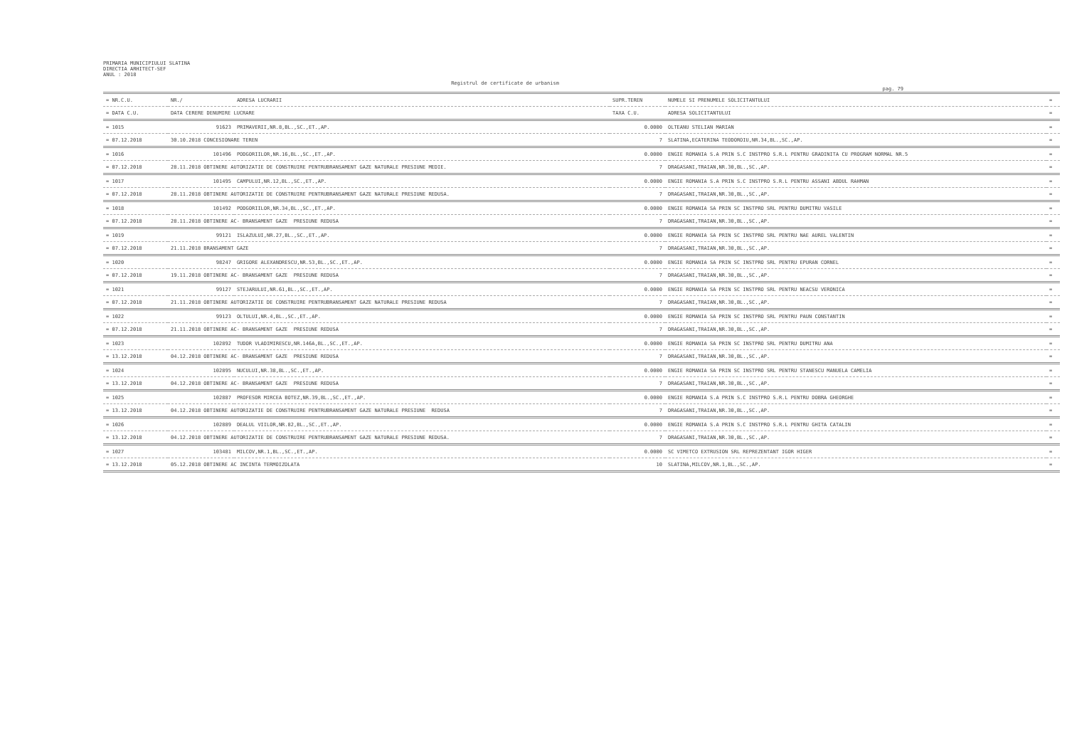PRIMARIA MUNICIPIULUI SLATINA
DIRECTIA ARHITECT-SEF
ANUL : 2018
Registrul de certificate de urbanism
pag. 79
| = NR.C.U. | NR./ | ADRESA LUCRARII | SUPR.TEREN | NUMELE SI PRENUMELE SOLICITANTULUI | = |
| --- | --- | --- | --- | --- | --- |
| = DATA C.U. | DATA CERERE DENUMIRE LUCRARE | | TAXA C.U. | ADRESA SOLICITANTULUI | = |
| = 1015 | 91623 | PRIMAVERII,NR.8,BL.,SC.,ET.,AP. | 0.0000 | OLTEANU STELIAN MARIAN | = |
| = 07.12.2018 | 30.10.2018 CONCESIONARE TEREN | | 7 | SLATINA,ECATERINA TEODOROIU,NR.34,BL.,SC.,AP. | = |
| = 1016 | 101496 | PODGORIILOR,NR.16,BL.,SC.,ET.,AP. | 0.0000 | ENGIE ROMANIA S.A PRIN S.C INSTPRO S.R.L PENTRU GRADINITA CU PROGRAM NORMAL NR.5 | = |
| = 07.12.2018 | 28.11.2018 OBTINERE AUTORIZATIE DE CONSTRUIRE PENTRUBRANSAMENT GAZE NATURALE PRESIUNE MEDIE. | | 7 | DRAGASANI,TRAIAN,NR.30,BL.,SC.,AP. | = |
| = 1017 | 101495 | CAMPULUI,NR.12,BL.,SC.,ET.,AP. | 0.0000 | ENGIE ROMANIA S.A PRIN S.C INSTPRO S.R.L PENTRU ASSANI ABDUL RAHMAN | = |
| = 07.12.2018 | 28.11.2018 OBTINERE AUTORIZATIE DE CONSTRUIRE PENTRUBRANSAMENT GAZE NATURALE PRESIUNE REDUSA. | | 7 | DRAGASANI,TRAIAN,NR.30,BL.,SC.,AP. | = |
| = 1018 | 101492 | PODGORIILOR,NR.34,BL.,SC.,ET.,AP. | 0.0000 | ENGIE ROMANIA SA PRIN SC INSTPRO SRL PENTRU DUMITRU VASILE | = |
| = 07.12.2018 | 28.11.2018 OBTINERE AC- BRANSAMENT GAZE PRESIUNE REDUSA | | 7 | DRAGASANI,TRAIAN,NR.30,BL.,SC.,AP. | = |
| = 1019 | 99121 | ISLAZULUI,NR.27,BL.,SC.,ET.,AP. | 0.0000 | ENGIE ROMANIA SA PRIN SC INSTPRO SRL PENTRU NAE AUREL VALENTIN | = |
| = 07.12.2018 | 21.11.2018 BRANSAMENT GAZE | | 7 | DRAGASANI,TRAIAN,NR.30,BL.,SC.,AP. | = |
| = 1020 | 98247 | GRIGORE ALEXANDRESCU,NR.53,BL.,SC.,ET.,AP. | 0.0000 | ENGIE ROMANIA SA PRIN SC INSTPRO SRL PENTRU EPURAN CORNEL | = |
| = 07.12.2018 | 19.11.2018 OBTINERE AC- BRANSAMENT GAZE PRESIUNE REDUSA | | 7 | DRAGASANI,TRAIAN,NR.30,BL.,SC.,AP. | = |
| = 1021 | 99127 | STEJARULUI,NR.61,BL.,SC.,ET.,AP. | 0.0000 | ENGIE ROMANIA SA PRIN SC INSTPRO SRL PENTRU NEACSU VERONICA | = |
| = 07.12.2018 | 21.11.2018 OBTINERE AUTORIZATIE DE CONSTRUIRE PENTRUBRANSAMENT GAZE NATURALE PRESIUNE REDUSA | | 7 | DRAGASANI,TRAIAN,NR.30,BL.,SC.,AP. | = |
| = 1022 | 99123 | OLTULUI,NR.4,BL.,SC.,ET.,AP. | 0.0000 | ENGIE ROMANIA SA PRIN SC INSTPRO SRL PENTRU PAUN CONSTANTIN | = |
| = 07.12.2018 | 21.11.2018 OBTINERE AC- BRANSAMENT GAZE PRESIUNE REDUSA | | 7 | DRAGASANI,TRAIAN,NR.30,BL.,SC.,AP. | = |
| = 1023 | 102892 | TUDOR VLADIMIRESCU,NR.146A,BL.,SC.,ET.,AP. | 0.0000 | ENGIE ROMANIA SA PRIN SC INSTPRO SRL PENTRU DUMITRU ANA | = |
| = 13.12.2018 | 04.12.2018 OBTINERE AC- BRANSAMENT GAZE PRESIUNE REDUSA | | 7 | DRAGASANI,TRAIAN,NR.30,BL.,SC.,AP. | = |
| = 1024 | 102895 | NUCULUI,NR.38,BL.,SC.,ET.,AP. | 0.0000 | ENGIE ROMANIA SA PRIN SC INSTPRO SRL PENTRU STANESCU MANUELA CAMELIA | = |
| = 13.12.2018 | 04.12.2018 OBTINERE AC- BRANSAMENT GAZE PRESIUNE REDUSA | | 7 | DRAGASANI,TRAIAN,NR.30,BL.,SC.,AP. | = |
| = 1025 | 102887 | PROFESOR MIRCEA BOTEZ,NR.39,BL.,SC.,ET.,AP. | 0.0000 | ENGIE ROMANIA S.A PRIN S.C INSTPRO S.R.L PENTRU DOBRA GHEORGHE | = |
| = 13.12.2018 | 04.12.2018 OBTINERE AUTORIZATIE DE CONSTRUIRE PENTRUBRANSAMENT GAZE NATURALE PRESIUNE REDUSA | | 7 | DRAGASANI,TRAIAN,NR.30,BL.,SC.,AP. | = |
| = 1026 | 102889 | DEALUL VIILOR,NR.82,BL.,SC.,ET.,AP. | 0.0000 | ENGIE ROMANIA S.A PRIN S.C INSTPRO S.R.L PENTRU GHITA CATALIN | = |
| = 13.12.2018 | 04.12.2018 OBTINERE AUTORIZATIE DE CONSTRUIRE PENTRUBRANSAMENT GAZE NATURALE PRESIUNE REDUSA. | | 7 | DRAGASANI,TRAIAN,NR.30,BL.,SC.,AP. | = |
| = 1027 | 103481 | MILCOV,NR.1,BL.,SC.,ET.,AP. | 0.0000 | SC VIMETCO EXTRUSION SRL REPREZENTANT IGOR HIGER | = |
| = 13.12.2018 | 05.12.2018 OBTINERE AC INCINTA TERMOIZOLATA | | 10 | SLATINA,MILCOV,NR.1,BL.,SC.,AP. | = |